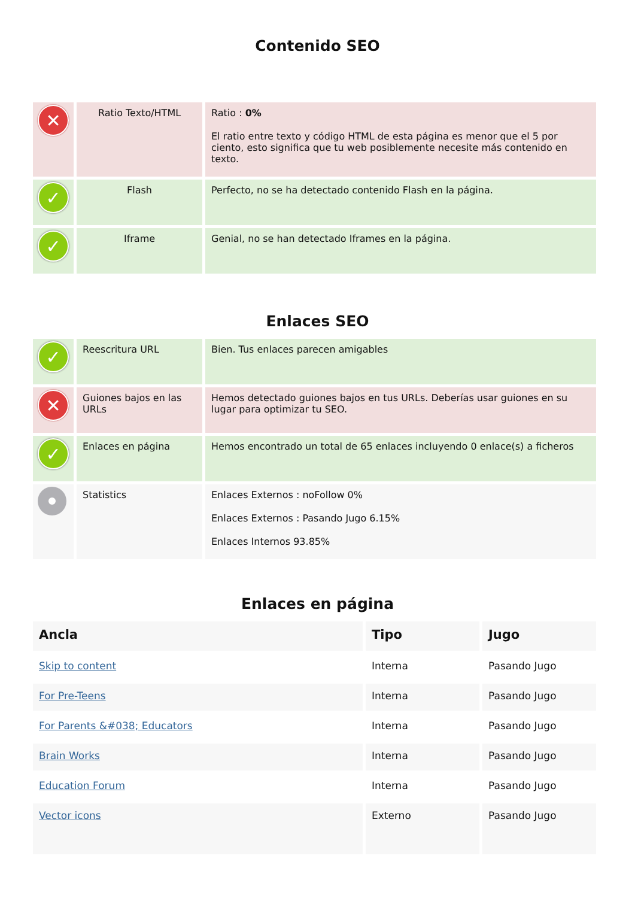Contenido SEO
| ✕ | Ratio Texto/HTML | Ratio : 0% El ratio entre texto y código HTML de esta página es menor que el 5 por ciento, esto significa que tu web posiblemente necesite más contenido en texto. |
| ✓ | Flash | Perfecto, no se ha detectado contenido Flash en la página. |
| ✓ | Iframe | Genial, no se han detectado Iframes en la página. |
Enlaces SEO
| ✓ | Reescritura URL | Bien. Tus enlaces parecen amigables |
| ✕ | Guiones bajos en las URLs | Hemos detectado guiones bajos en tus URLs. Deberías usar guiones en su lugar para optimizar tu SEO. |
| ✓ | Enlaces en página | Hemos encontrado un total de 65 enlaces incluyendo 0 enlace(s) a ficheros |
| | Statistics | Enlaces Externos : noFollow 0% Enlaces Externos : Pasando Jugo 6.15% Enlaces Internos 93.85% |
Enlaces en página
| Ancla | Tipo | Jugo |
| --- | --- | --- |
| Skip to content | Interna | Pasando Jugo |
| For Pre-Teens | Interna | Pasando Jugo |
| For Parents &#038; Educators | Interna | Pasando Jugo |
| Brain Works | Interna | Pasando Jugo |
| Education Forum | Interna | Pasando Jugo |
| Vector icons | Externo | Pasando Jugo |